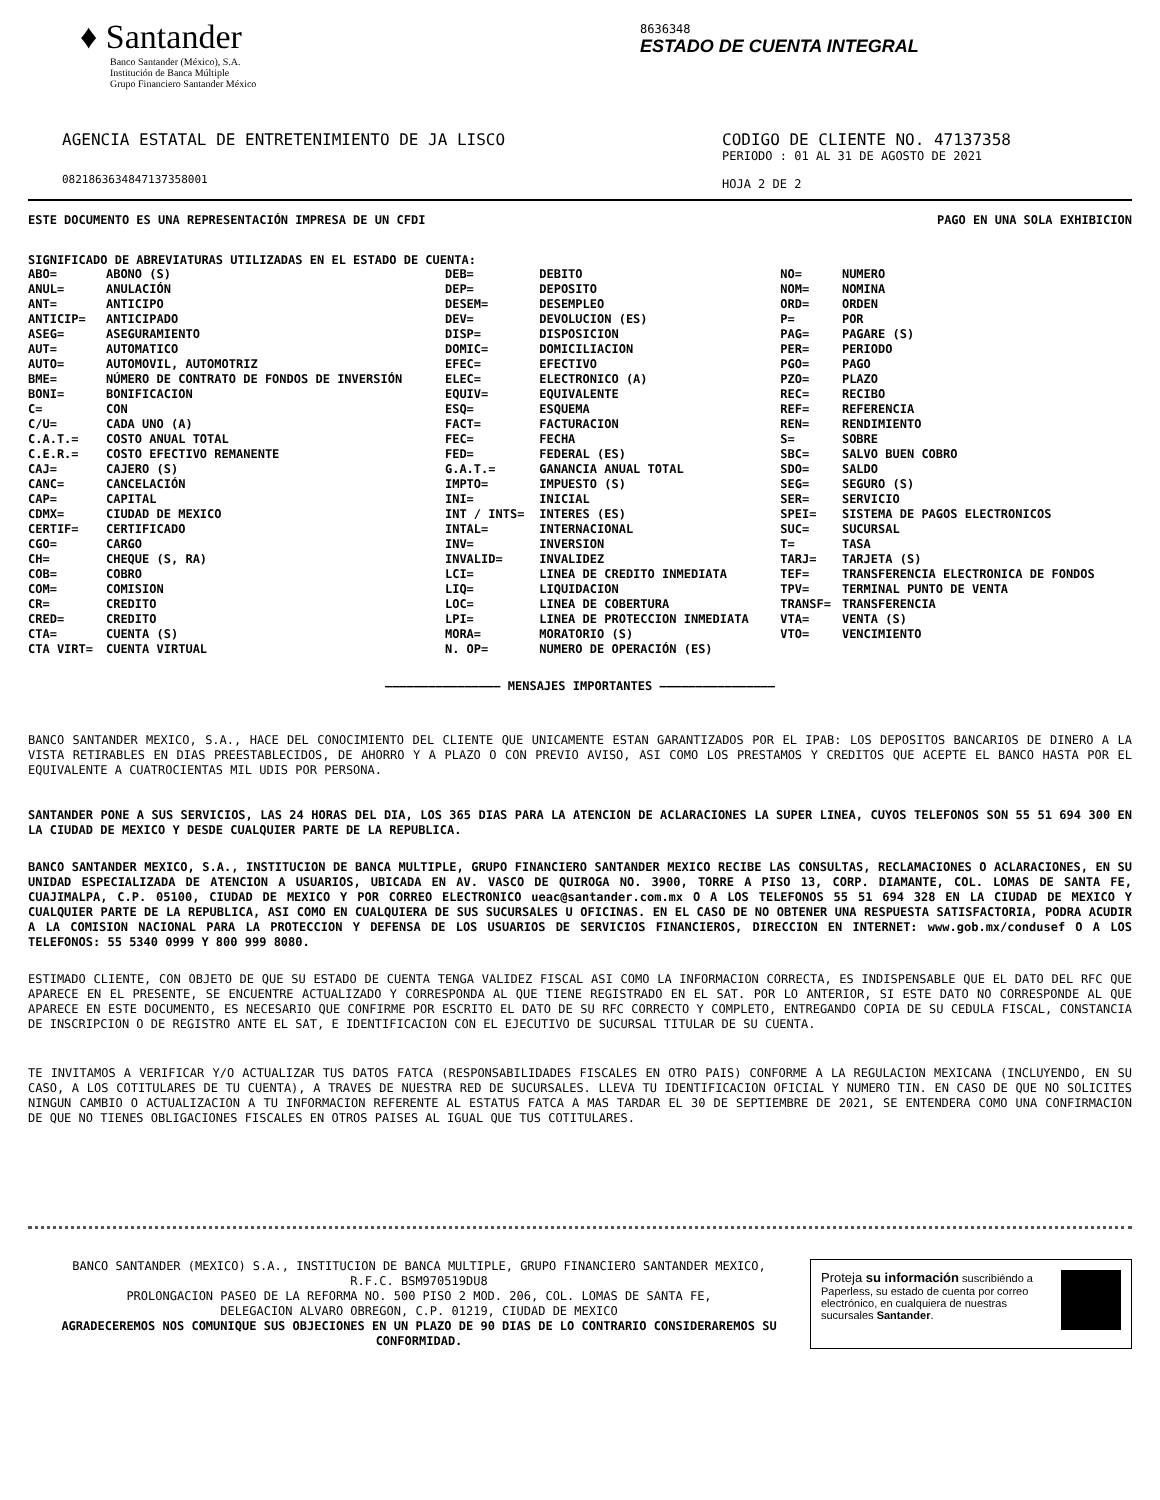♦ Santander
Banco Santander (México), S.A.
Institución de Banca Múltiple
Grupo Financiero Santander México
8636348
ESTADO DE CUENTA INTEGRAL
AGENCIA ESTATAL DE ENTRETENIMIENTO DE JA LISCO
0821863634847137358001
CODIGO DE CLIENTE NO. 47137358
PERIODO : 01 AL 31 DE AGOSTO DE 2021
HOJA 2 DE 2
ESTE DOCUMENTO ES UNA REPRESENTACIÓN IMPRESA DE UN CFDI PAGO EN UNA SOLA EXHIBICION
SIGNIFICADO DE ABREVIATURAS UTILIZADAS EN EL ESTADO DE CUENTA:
| ABO= | ABONO (S) | DEB= | DEBITO | NO= | NUMERO |
| ANUL= | ANULACIÓN | DEP= | DEPOSITO | NOM= | NOMINA |
| ANT= | ANTICIPO | DESEM= | DESEMPLEO | ORD= | ORDEN |
| ANTICIP= | ANTICIPADO | DEV= | DEVOLUCION (ES) | P= | POR |
| ASEG= | ASEGURAMIENTO | DISP= | DISPOSICION | PAG= | PAGARE (S) |
| AUT= | AUTOMATICO | DOMIC= | DOMICILIACION | PER= | PERIODO |
| AUTO= | AUTOMOVIL, AUTOMOTRIZ | EFEC= | EFECTIVO | PGO= | PAGO |
| BME= | NÚMERO DE CONTRATO DE FONDOS DE INVERSIÓN | ELEC= | ELECTRONICO (A) | PZO= | PLAZO |
| BONI= | BONIFICACION | EQUIV= | EQUIVALENTE | REC= | RECIBO |
| C= | CON | ESQ= | ESQUEMA | REF= | REFERENCIA |
| C/U= | CADA UNO (A) | FACT= | FACTURACION | REN= | RENDIMIENTO |
| C.A.T.= | COSTO ANUAL TOTAL | FEC= | FECHA | S= | SOBRE |
| C.E.R.= | COSTO EFECTIVO REMANENTE | FED= | FEDERAL (ES) | SBC= | SALVO BUEN COBRO |
| CAJ= | CAJERO (S) | G.A.T.= | GANANCIA ANUAL TOTAL | SDO= | SALDO |
| CANC= | CANCELACIÓN | IMPTO= | IMPUESTO (S) | SEG= | SEGURO (S) |
| CAP= | CAPITAL | INI= | INICIAL | SER= | SERVICIO |
| CDMX= | CIUDAD DE MEXICO | INT / INTS= | INTERES (ES) | SPEI= | SISTEMA DE PAGOS ELECTRONICOS |
| CERTIF= | CERTIFICADO | INTAL= | INTERNACIONAL | SUC= | SUCURSAL |
| CGO= | CARGO | INV= | INVERSION | T= | TASA |
| CH= | CHEQUE (S, RA) | INVALID= | INVALIDEZ | TARJ= | TARJETA (S) |
| COB= | COBRO | LCI= | LINEA DE CREDITO INMEDIATA | TEF= | TRANSFERENCIA ELECTRONICA DE FONDOS |
| COM= | COMISION | LIQ= | LIQUIDACION | TPV= | TERMINAL PUNTO DE VENTA |
| CR= | CREDITO | LOC= | LINEA DE COBERTURA | TRANSF= | TRANSFERENCIA |
| CRED= | CREDITO | LPI= | LINEA DE PROTECCION INMEDIATA | VTA= | VENTA (S) |
| CTA= | CUENTA (S) | MORA= | MORATORIO (S) | VTO= | VENCIMIENTO |
| CTA VIRT= | CUENTA VIRTUAL | N. OP= | NUMERO DE OPERACIÓN (ES) | | |
———————————————— MENSAJES IMPORTANTES ————————————————
BANCO SANTANDER MEXICO, S.A., HACE DEL CONOCIMIENTO DEL CLIENTE QUE UNICAMENTE ESTAN GARANTIZADOS POR EL IPAB: LOS DEPOSITOS BANCARIOS DE DINERO A LA VISTA RETIRABLES EN DIAS PREESTABLECIDOS, DE AHORRO Y A PLAZO O CON PREVIO AVISO, ASI COMO LOS PRESTAMOS Y CREDITOS QUE ACEPTE EL BANCO HASTA POR EL EQUIVALENTE A CUATROCIENTAS MIL UDIS POR PERSONA.
SANTANDER PONE A SUS SERVICIOS, LAS 24 HORAS DEL DIA, LOS 365 DIAS PARA LA ATENCION DE ACLARACIONES LA SUPER LINEA, CUYOS TELEFONOS SON 55 51 694 300 EN LA CIUDAD DE MEXICO Y DESDE CUALQUIER PARTE DE LA REPUBLICA.
BANCO SANTANDER MEXICO, S.A., INSTITUCION DE BANCA MULTIPLE, GRUPO FINANCIERO SANTANDER MEXICO RECIBE LAS CONSULTAS, RECLAMACIONES O ACLARACIONES, EN SU UNIDAD ESPECIALIZADA DE ATENCION A USUARIOS, UBICADA EN AV. VASCO DE QUIROGA NO. 3900, TORRE A PISO 13, CORP. DIAMANTE, COL. LOMAS DE SANTA FE, CUAJIMALPA, C.P. 05100, CIUDAD DE MEXICO Y POR CORREO ELECTRONICO ueac@santander.com.mx O A LOS TELEFONOS 55 51 694 328 EN LA CIUDAD DE MEXICO Y CUALQUIER PARTE DE LA REPUBLICA, ASI COMO EN CUALQUIERA DE SUS SUCURSALES U OFICINAS. EN EL CASO DE NO OBTENER UNA RESPUESTA SATISFACTORIA, PODRA ACUDIR A LA COMISION NACIONAL PARA LA PROTECCION Y DEFENSA DE LOS USUARIOS DE SERVICIOS FINANCIEROS, DIRECCION EN INTERNET: www.gob.mx/condusef O A LOS TELEFONOS: 55 5340 0999 Y 800 999 8080.
ESTIMADO CLIENTE, CON OBJETO DE QUE SU ESTADO DE CUENTA TENGA VALIDEZ FISCAL ASI COMO LA INFORMACION CORRECTA, ES INDISPENSABLE QUE EL DATO DEL RFC QUE APARECE EN EL PRESENTE, SE ENCUENTRE ACTUALIZADO Y CORRESPONDA AL QUE TIENE REGISTRADO EN EL SAT. POR LO ANTERIOR, SI ESTE DATO NO CORRESPONDE AL QUE APARECE EN ESTE DOCUMENTO, ES NECESARIO QUE CONFIRME POR ESCRITO EL DATO DE SU RFC CORRECTO Y COMPLETO, ENTREGANDO COPIA DE SU CEDULA FISCAL, CONSTANCIA DE INSCRIPCION O DE REGISTRO ANTE EL SAT, E IDENTIFICACION CON EL EJECUTIVO DE SUCURSAL TITULAR DE SU CUENTA.
TE INVITAMOS A VERIFICAR Y/O ACTUALIZAR TUS DATOS FATCA (RESPONSABILIDADES FISCALES EN OTRO PAIS) CONFORME A LA REGULACION MEXICANA (INCLUYENDO, EN SU CASO, A LOS COTITULARES DE TU CUENTA), A TRAVES DE NUESTRA RED DE SUCURSALES. LLEVA TU IDENTIFICACION OFICIAL Y NUMERO TIN. EN CASO DE QUE NO SOLICITES NINGUN CAMBIO O ACTUALIZACION A TU INFORMACION REFERENTE AL ESTATUS FATCA A MAS TARDAR EL 30 DE SEPTIEMBRE DE 2021, SE ENTENDERA COMO UNA CONFIRMACION DE QUE NO TIENES OBLIGACIONES FISCALES EN OTROS PAISES AL IGUAL QUE TUS COTITULARES.
BANCO SANTANDER (MEXICO) S.A., INSTITUCION DE BANCA MULTIPLE, GRUPO FINANCIERO SANTANDER MEXICO,
R.F.C. BSM970519DU8
PROLONGACION PASEO DE LA REFORMA NO. 500 PISO 2 MOD. 206, COL. LOMAS DE SANTA FE,
DELEGACION ALVARO OBREGON, C.P. 01219, CIUDAD DE MEXICO
AGRADECEREMOS NOS COMUNIQUE SUS OBJECIONES EN UN PLAZO DE 90 DIAS DE LO CONTRARIO CONSIDERAREMOS SU CONFORMIDAD.
Proteja su información suscribiéndo a Paperless, su estado de cuenta por correo electrónico, en cualquiera de nuestras sucursales Santander.